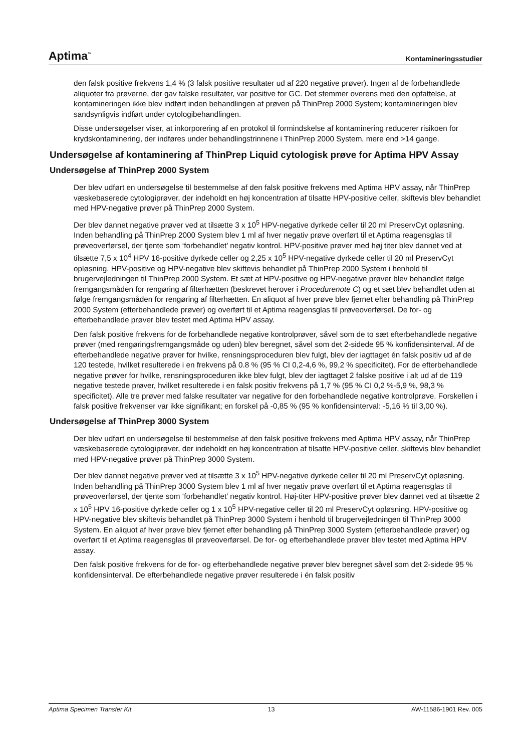Aptima<sup>™</sup> Kontamineringsstudier
den falsk positive frekvens 1,4 % (3 falsk positive resultater ud af 220 negative prøver). Ingen af de forbehandlede aliquoter fra prøverne, der gav falske resultater, var positive for GC. Det stemmer overens med den opfattelse, at kontamineringen ikke blev indført inden behandlingen af prøven på ThinPrep 2000 System; kontamineringen blev sandsynligvis indført under cytologibehandlingen.
Disse undersøgelser viser, at inkorporering af en protokol til formindskelse af kontaminering reducerer risikoen for krydskontaminering, der indføres under behandlingstrinnene i ThinPrep 2000 System, mere end >14 gange.
Undersøgelse af kontaminering af ThinPrep Liquid cytologisk prøve for Aptima HPV Assay
Undersøgelse af ThinPrep 2000 System
Der blev udført en undersøgelse til bestemmelse af den falsk positive frekvens med Aptima HPV assay, når ThinPrep væskebaserede cytologiprøver, der indeholdt en høj koncentration af tilsatte HPV-positive celler, skiftevis blev behandlet med HPV-negative prøver på ThinPrep 2000 System.
Der blev dannet negative prøver ved at tilsætte 3 x 10<sup>5</sup> HPV-negative dyrkede celler til 20 ml PreservCyt opløsning. Inden behandling på ThinPrep 2000 System blev 1 ml af hver negativ prøve overført til et Aptima reagensglas til prøveoverførsel, der tjente som ‘forbehandlet’ negativ kontrol. HPV-positive prøver med høj titer blev dannet ved at tilsætte 7,5 x 10<sup>4</sup> HPV 16-positive dyrkede celler og 2,25 x 10<sup>5</sup> HPV-negative dyrkede celler til 20 ml PreservCyt opløsning. HPV-positive og HPV-negative blev skiftevis behandlet på ThinPrep 2000 System i henhold til brugervejledningen til ThinPrep 2000 System. Et sæt af HPV-positive og HPV-negative prøver blev behandlet ifølge fremgangsmåden for rengøring af filterhætten (beskrevet herover i Procedurenote C) og et sæt blev behandlet uden at følge fremgangsmåden for rengøring af filterhætten. En aliquot af hver prøve blev fjernet efter behandling på ThinPrep 2000 System (efterbehandlede prøver) og overført til et Aptima reagensglas til prøveoverførsel. De for- og efterbehandlede prøver blev testet med Aptima HPV assay.
Den falsk positive frekvens for de forbehandlede negative kontrolprøver, såvel som de to sæt efterbehandlede negative prøver (med rengøringsfremgangsmåde og uden) blev beregnet, såvel som det 2-sidede 95 % konfidensinterval. Af de efterbehandlede negative prøver for hvilke, rensningsproceduren blev fulgt, blev der iagttaget én falsk positiv ud af de 120 testede, hvilket resulterede i en frekvens på 0.8 % (95 % CI 0,2-4,6 %, 99,2 % specificitet). For de efterbehandlede negative prøver for hvilke, rensningsproceduren ikke blev fulgt, blev der iagttaget 2 falske positive i alt ud af de 119 negative testede prøver, hvilket resulterede i en falsk positiv frekvens på 1,7 % (95 % CI 0,2 %-5,9 %, 98,3 % specificitet). Alle tre prøver med falske resultater var negative for den forbehandlede negative kontrolprøve. Forskellen i falsk positive frekvenser var ikke signifikant; en forskel på -0,85 % (95 % konfidensinterval: -5,16 % til 3,00 %).
Undersøgelse af ThinPrep 3000 System
Der blev udført en undersøgelse til bestemmelse af den falsk positive frekvens med Aptima HPV assay, når ThinPrep væskebaserede cytologiprøver, der indeholdt en høj koncentration af tilsatte HPV-positive celler, skiftevis blev behandlet med HPV-negative prøver på ThinPrep 3000 System.
Der blev dannet negative prøver ved at tilsætte 3 x 10<sup>5</sup> HPV-negative dyrkede celler til 20 ml PreservCyt opløsning. Inden behandling på ThinPrep 3000 System blev 1 ml af hver negativ prøve overført til et Aptima reagensglas til prøveoverførsel, der tjente som ‘forbehandlet’ negativ kontrol. Høj-titer HPV-positive prøver blev dannet ved at tilsætte 2 x 10<sup>5</sup> HPV 16-positive dyrkede celler og 1 x 10<sup>5</sup> HPV-negative celler til 20 ml PreservCyt opløsning. HPV-positive og HPV-negative blev skiftevis behandlet på ThinPrep 3000 System i henhold til brugervejledningen til ThinPrep 3000 System. En aliquot af hver prøve blev fjernet efter behandling på ThinPrep 3000 System (efterbehandlede prøver) og overført til et Aptima reagensglas til prøveoverførsel. De for- og efterbehandlede prøver blev testet med Aptima HPV assay.
Den falsk positive frekvens for de for- og efterbehandlede negative prøver blev beregnet såvel som det 2-sidede 95 % konfidensinterval. De efterbehandlede negative prøver resulterede i én falsk positiv
Aptima Specimen Transfer Kit 13 AW-11586-1901 Rev. 005